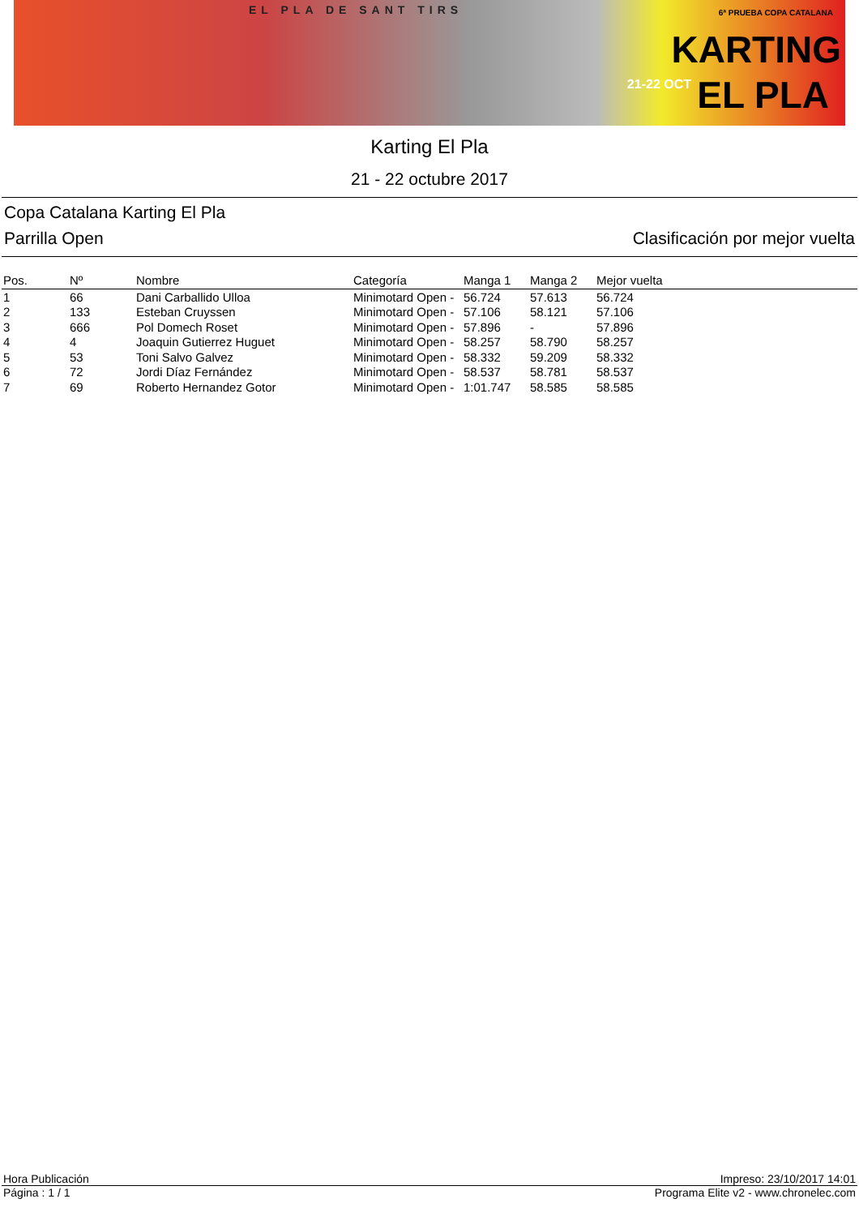EL PLA DE SANT TIRS 6ª PRUEBA COPA CATALANA
KARTING
21-22 OCT EL PLA
Karting El Pla
21 - 22 octubre 2017
Copa Catalana Karting El Pla
Parrilla Open Clasificación por mejor vuelta
| Pos. | Nº | Nombre | Categoría | Manga 1 | Manga 2 | Mejor vuelta |
| --- | --- | --- | --- | --- | --- | --- |
| 1 | 66 | Dani Carballido Ulloa | Minimotard Open - | 56.724 | 57.613 | 56.724 |
| 2 | 133 | Esteban Cruyssen | Minimotard Open - | 57.106 | 58.121 | 57.106 |
| 3 | 666 | Pol Domech Roset | Minimotard Open - | 57.896 | - | 57.896 |
| 4 | 4 | Joaquin Gutierrez Huguet | Minimotard Open - | 58.257 | 58.790 | 58.257 |
| 5 | 53 | Toni Salvo Galvez | Minimotard Open - | 58.332 | 59.209 | 58.332 |
| 6 | 72 | Jordi Díaz Fernández | Minimotard Open - | 58.537 | 58.781 | 58.537 |
| 7 | 69 | Roberto Hernandez Gotor | Minimotard Open - | 1:01.747 | 58.585 | 58.585 |
Hora Publicación Impreso: 23/10/2017 14:01
Página : 1 / 1 Programa Elite v2 - www.chronelec.com